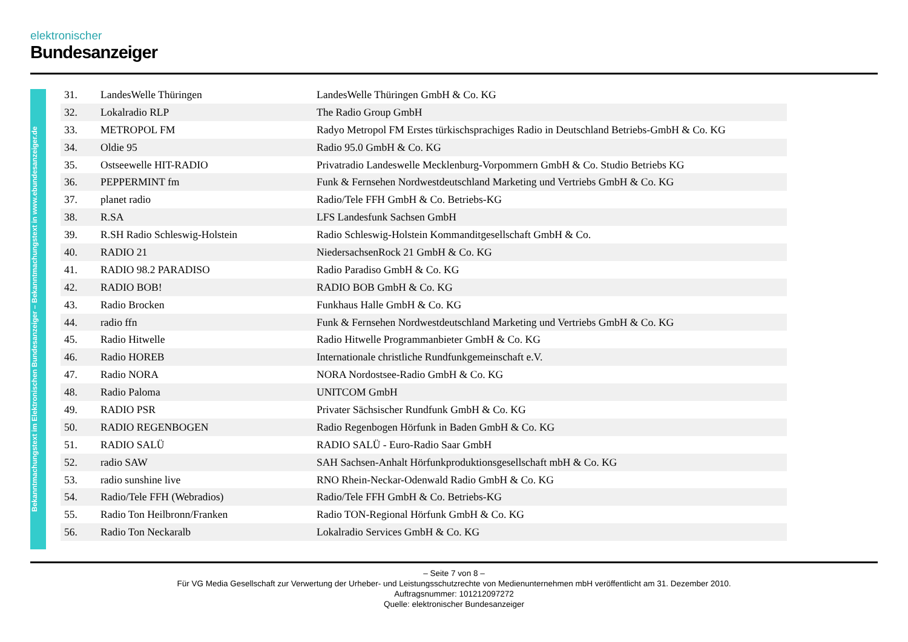elektronischer
Bundesanzeiger
Bekanntmachungstext im Elektronischen Bundesanzeiger – Bekanntmachungstext in www.ebundesanzeiger.de
| 31. | LandesWelle Thüringen | LandesWelle Thüringen GmbH & Co. KG |
| 32. | Lokalradio RLP | The Radio Group GmbH |
| 33. | METROPOL FM | Radyo Metropol FM Erstes türkischsprachiges Radio in Deutschland Betriebs-GmbH & Co. KG |
| 34. | Oldie 95 | Radio 95.0 GmbH & Co. KG |
| 35. | Ostseewelle HIT-RADIO | Privatradio Landeswelle Mecklenburg-Vorpommern GmbH & Co. Studio Betriebs KG |
| 36. | PEPPERMINT fm | Funk & Fernsehen Nordwestdeutschland Marketing und Vertriebs GmbH & Co. KG |
| 37. | planet radio | Radio/Tele FFH GmbH & Co. Betriebs-KG |
| 38. | R.SA | LFS Landesfunk Sachsen GmbH |
| 39. | R.SH Radio Schleswig-Holstein | Radio Schleswig-Holstein Kommanditgesellschaft GmbH & Co. |
| 40. | RADIO 21 | NiedersachsenRock 21 GmbH & Co. KG |
| 41. | RADIO 98.2 PARADISO | Radio Paradiso GmbH & Co. KG |
| 42. | RADIO BOB! | RADIO BOB GmbH & Co. KG |
| 43. | Radio Brocken | Funkhaus Halle GmbH & Co. KG |
| 44. | radio ffn | Funk & Fernsehen Nordwestdeutschland Marketing und Vertriebs GmbH & Co. KG |
| 45. | Radio Hitwelle | Radio Hitwelle Programmanbieter GmbH & Co. KG |
| 46. | Radio HOREB | Internationale christliche Rundfunkgemeinschaft e.V. |
| 47. | Radio NORA | NORA Nordostsee-Radio GmbH & Co. KG |
| 48. | Radio Paloma | UNITCOM GmbH |
| 49. | RADIO PSR | Privater Sächsischer Rundfunk GmbH & Co. KG |
| 50. | RADIO REGENBOGEN | Radio Regenbogen Hörfunk in Baden GmbH & Co. KG |
| 51. | RADIO SALÜ | RADIO SALÜ - Euro-Radio Saar GmbH |
| 52. | radio SAW | SAH Sachsen-Anhalt Hörfunkproduktionsgesellschaft mbH & Co. KG |
| 53. | radio sunshine live | RNO Rhein-Neckar-Odenwald Radio GmbH & Co. KG |
| 54. | Radio/Tele FFH (Webradios) | Radio/Tele FFH GmbH & Co. Betriebs-KG |
| 55. | Radio Ton Heilbronn/Franken | Radio TON-Regional Hörfunk GmbH & Co. KG |
| 56. | Radio Ton Neckaralb | Lokalradio Services GmbH & Co. KG |
– Seite 7 von 8 –
Für VG Media Gesellschaft zur Verwertung der Urheber- und Leistungsschutzrechte von Medienunternehmen mbH veröffentlicht am 31. Dezember 2010.
Auftragsnummer: 101212097272
Quelle: elektronischer Bundesanzeiger